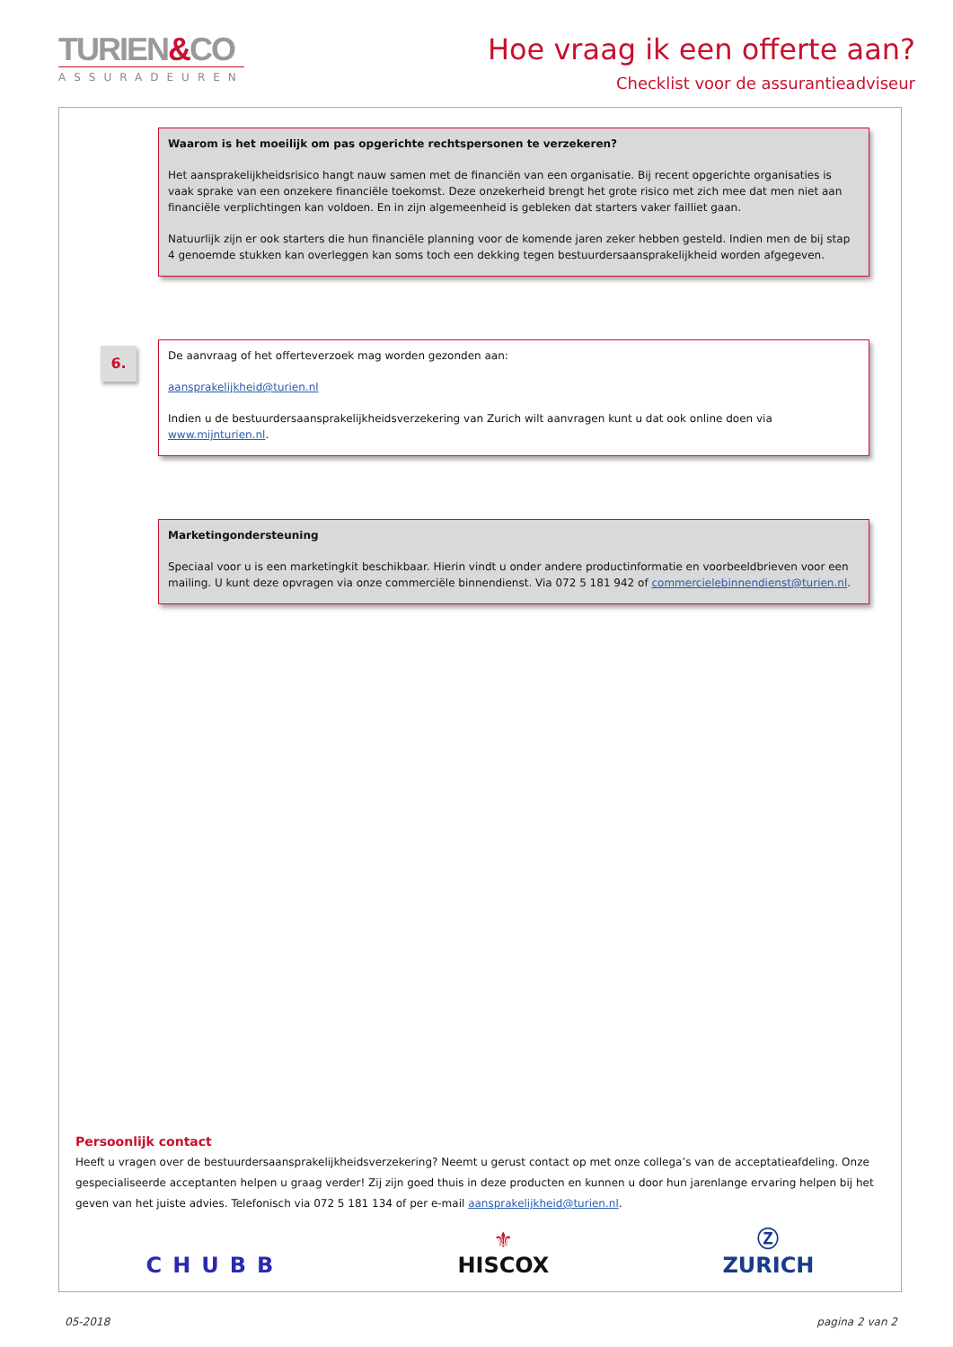TURIEN&CO
ASSURADEUREN
Hoe vraag ik een offerte aan?
Checklist voor de assurantieadviseur
Waarom is het moeilijk om pas opgerichte rechtspersonen te verzekeren?
Het aansprakelijkheidsrisico hangt nauw samen met de financiën van een organisatie. Bij recent opgerichte organisaties is vaak sprake van een onzekere financiële toekomst. Deze onzekerheid brengt het grote risico met zich mee dat men niet aan financiële verplichtingen kan voldoen. En in zijn algemeenheid is gebleken dat starters vaker failliet gaan.
Natuurlijk zijn er ook starters die hun financiële planning voor de komende jaren zeker hebben gesteld. Indien men de bij stap 4 genoemde stukken kan overleggen kan soms toch een dekking tegen bestuurdersaansprakelijkheid worden afgegeven.
6.
De aanvraag of het offerteverzoek mag worden gezonden aan:
aansprakelijkheid@turien.nl
Indien u de bestuurdersaansprakelijkheidsverzekering van Zurich wilt aanvragen kunt u dat ook online doen via www.mijnturien.nl.
Marketingondersteuning
Speciaal voor u is een marketingkit beschikbaar. Hierin vindt u onder andere productinformatie en voorbeeldbrieven voor een mailing. U kunt deze opvragen via onze commerciële binnendienst. Via 072 5 181 942 of commercielebinnendienst@turien.nl.
Persoonlijk contact
Heeft u vragen over de bestuurdersaansprakelijkheidsverzekering? Neemt u gerust contact op met onze collega’s van de acceptatieafdeling. Onze gespecialiseerde acceptanten helpen u graag verder! Zij zijn goed thuis in deze producten en kunnen u door hun jarenlange ervaring helpen bij het geven van het juiste advies. Telefonisch via 072 5 181 134 of per e-mail aansprakelijkheid@turien.nl.
CHUBB ⚜
HISCOX Ⓩ
ZURICH
05-2018 pagina 2 van 2